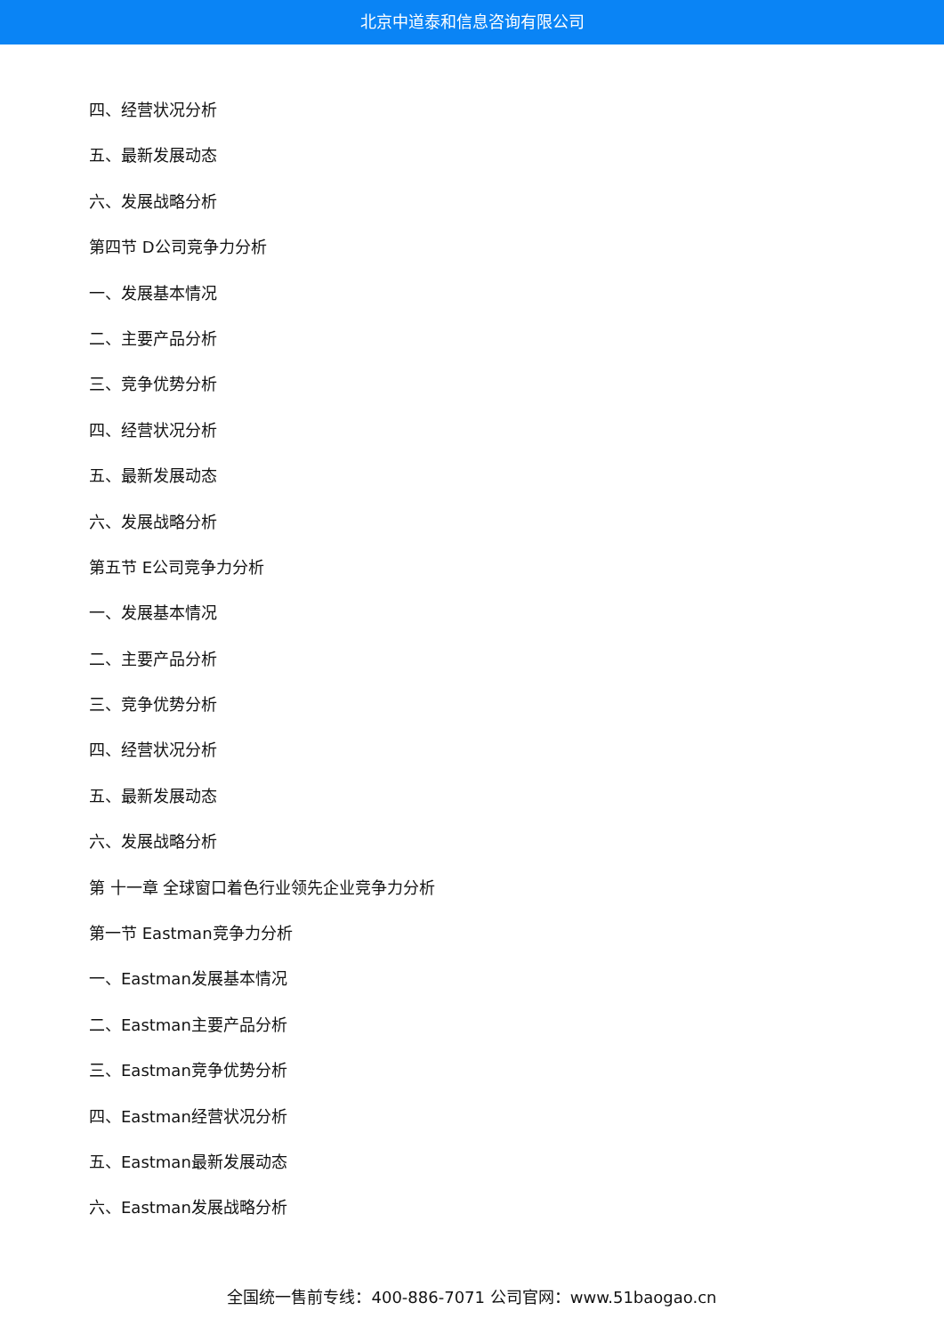北京中道泰和信息咨询有限公司
四、经营状况分析
五、最新发展动态
六、发展战略分析
第四节 D公司竞争力分析
一、发展基本情况
二、主要产品分析
三、竞争优势分析
四、经营状况分析
五、最新发展动态
六、发展战略分析
第五节 E公司竞争力分析
一、发展基本情况
二、主要产品分析
三、竞争优势分析
四、经营状况分析
五、最新发展动态
六、发展战略分析
第 十一章 全球窗口着色行业领先企业竞争力分析
第一节 Eastman竞争力分析
一、Eastman发展基本情况
二、Eastman主要产品分析
三、Eastman竞争优势分析
四、Eastman经营状况分析
五、Eastman最新发展动态
六、Eastman发展战略分析
全国统一售前专线：400-886-7071 公司官网：www.51baogao.cn